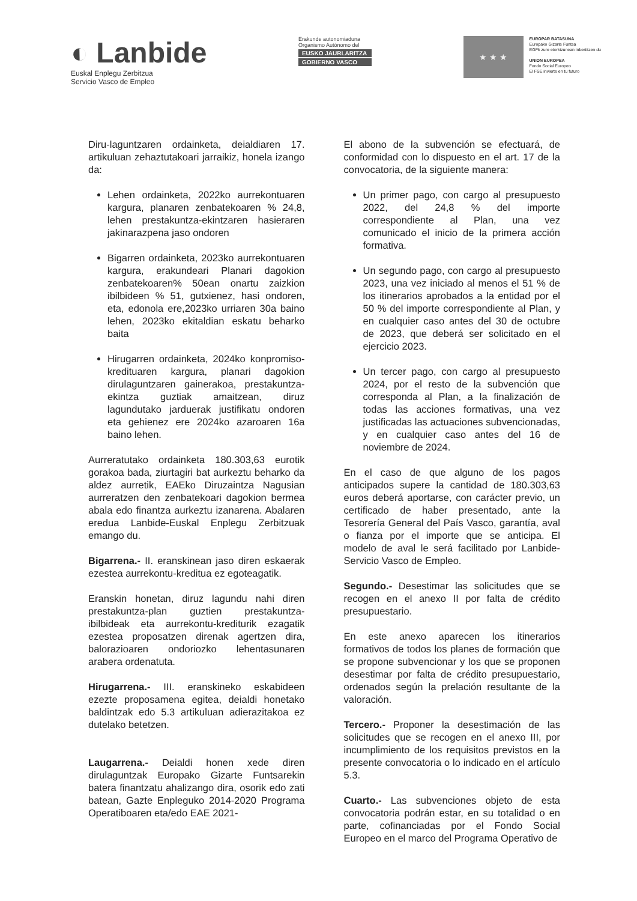◐ Lanbide
Euskal Enplegu Zerbitzua
Servicio Vasco de Empleo
Erakunde autonomiaduna
Organismo Autónomo del
EUSKO JAURLARITZA
GOBIERNO VASCO
★ ★ ★
EUROPAR BATASUNA
Europako Gizarte Funtsa
EGFk zure etorkizunean inbertitzen du
UNION EUROPEA
Fondo Social Europeo
El FSE invierte en tu futuro
Diru-laguntzaren ordainketa, deialdiaren 17. artikuluan zehaztutakoari jarraikiz, honela izango da:
Lehen ordainketa, 2022ko aurrekontuaren kargura, planaren zenbatekoaren % 24,8, lehen prestakuntza-ekintzaren hasieraren jakinarazpena jaso ondoren
Bigarren ordainketa, 2023ko aurrekontuaren kargura, erakundeari Planari dagokion zenbatekoaren% 50ean onartu zaizkion ibilbideen % 51, gutxienez, hasi ondoren, eta, edonola ere,2023ko urriaren 30a baino lehen, 2023ko ekitaldian eskatu beharko baita
Hirugarren ordainketa, 2024ko konpromiso-kredituaren kargura, planari dagokion dirulaguntzaren gainerakoa, prestakuntza-ekintza guztiak amaitzean, diruz lagundutako jarduerak justifikatu ondoren eta gehienez ere 2024ko azaroaren 16a baino lehen.
Aurreratutako ordainketa 180.303,63 eurotik gorakoa bada, ziurtagiri bat aurkeztu beharko da aldez aurretik, EAEko Diruzaintza Nagusian aurreratzen den zenbatekoari dagokion bermea abala edo finantza aurkeztu izanarena. Abalaren eredua Lanbide-Euskal Enplegu Zerbitzuak emango du.
Bigarrena.- II. eranskinean jaso diren eskaerak ezestea aurrekontu-kreditua ez egoteagatik.
Eranskin honetan, diruz lagundu nahi diren prestakuntza-plan guztien prestakuntza-ibilbideak eta aurrekontu-krediturik ezagatik ezestea proposatzen direnak agertzen dira, balorazioaren ondoriozko lehentasunaren arabera ordenatuta.
Hirugarrena.- III. eranskineko eskabideen ezezte proposamena egitea, deialdi honetako baldintzak edo 5.3 artikuluan adierazitakoa ez dutelako betetzen.
Laugarrena.- Deialdi honen xede diren dirulaguntzak Europako Gizarte Funtsarekin batera finantzatu ahalizango dira, osorik edo zati batean, Gazte Enpleguko 2014-2020 Programa Operatiboaren eta/edo EAE 2021-
El abono de la subvención se efectuará, de conformidad con lo dispuesto en el art. 17 de la convocatoria, de la siguiente manera:
Un primer pago, con cargo al presupuesto 2022, del 24,8 % del importe correspondiente al Plan, una vez comunicado el inicio de la primera acción formativa.
Un segundo pago, con cargo al presupuesto 2023, una vez iniciado al menos el 51 % de los itinerarios aprobados a la entidad por el 50 % del importe correspondiente al Plan, y en cualquier caso antes del 30 de octubre de 2023, que deberá ser solicitado en el ejercicio 2023.
Un tercer pago, con cargo al presupuesto 2024, por el resto de la subvención que corresponda al Plan, a la finalización de todas las acciones formativas, una vez justificadas las actuaciones subvencionadas, y en cualquier caso antes del 16 de noviembre de 2024.
En el caso de que alguno de los pagos anticipados supere la cantidad de 180.303,63 euros deberá aportarse, con carácter previo, un certificado de haber presentado, ante la Tesorería General del País Vasco, garantía, aval o fianza por el importe que se anticipa. El modelo de aval le será facilitado por Lanbide-Servicio Vasco de Empleo.
Segundo.- Desestimar las solicitudes que se recogen en el anexo II por falta de crédito presupuestario.
En este anexo aparecen los itinerarios formativos de todos los planes de formación que se propone subvencionar y los que se proponen desestimar por falta de crédito presupuestario, ordenados según la prelación resultante de la valoración.
Tercero.- Proponer la desestimación de las solicitudes que se recogen en el anexo III, por incumplimiento de los requisitos previstos en la presente convocatoria o lo indicado en el artículo 5.3.
Cuarto.- Las subvenciones objeto de esta convocatoria podrán estar, en su totalidad o en parte, cofinanciadas por el Fondo Social Europeo en el marco del Programa Operativo de